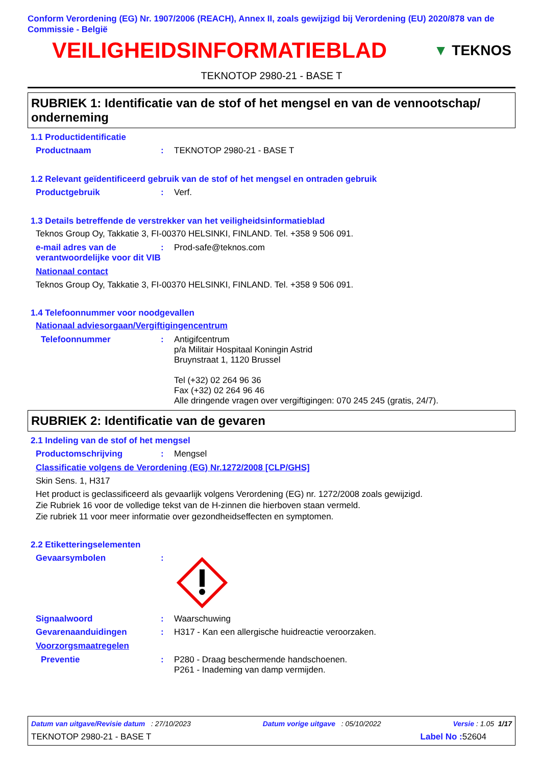Conform Verordening (EG) Nr. 1907/2006 (REACH), Annex II, zoals gewijzigd bij Verordening (EU) 2020/878 van de Commissie - België
VEILIGHEIDSINFORMATIEBLAD
▼ TEKNOS
TEKNOTOP 2980-21 - BASE T
RUBRIEK 1: Identificatie van de stof of het mengsel en van de vennootschap/ onderneming
1.1 Productidentificatie
Productnaam : TEKNOTOP 2980-21 - BASE T
1.2 Relevant geïdentificeerd gebruik van de stof of het mengsel en ontraden gebruik
Productgebruik : Verf.
1.3 Details betreffende de verstrekker van het veiligheidsinformatieblad
Teknos Group Oy, Takkatie 3, FI-00370 HELSINKI, FINLAND. Tel. +358 9 506 091.
e-mail adres van de verantwoordelijke voor dit VIB
: Prod-safe@teknos.com
Nationaal contact
Teknos Group Oy, Takkatie 3, FI-00370 HELSINKI, FINLAND. Tel. +358 9 506 091.
1.4 Telefoonnummer voor noodgevallen
Nationaal adviesorgaan/Vergiftigingencentrum
Telefoonnummer : Antigifcentrum
p/a Militair Hospitaal Koningin Astrid
Bruynstraat 1, 1120 Brussel
Tel (+32) 02 264 96 36
Fax (+32) 02 264 96 46
Alle dringende vragen over vergiftigingen: 070 245 245 (gratis, 24/7).
RUBRIEK 2: Identificatie van de gevaren
2.1 Indeling van de stof of het mengsel
Productomschrijving : Mengsel
Classificatie volgens de Verordening (EG) Nr.1272/2008 [CLP/GHS]
Skin Sens. 1, H317
Het product is geclassificeerd als gevaarlijk volgens Verordening (EG) nr. 1272/2008 zoals gewijzigd.
Zie Rubriek 16 voor de volledige tekst van de H-zinnen die hierboven staan vermeld.
Zie rubriek 11 voor meer informatie over gezondheidseffecten en symptomen.
2.2 Etiketteringselementen
Gevaarsymbolen :
Signaalwoord : Waarschuwing
Gevarenaanduidingen : H317 - Kan een allergische huidreactie veroorzaken.
Voorzorgsmaatregelen
Preventie : P280 - Draag beschermende handschoenen.
P261 - Inademing van damp vermijden.
Datum van uitgave/Revisie datum : 27/10/2023 Datum vorige uitgave : 05/10/2022 Versie : 1.05 1/17
TEKNOTOP 2980-21 - BASE T Label No : 52604